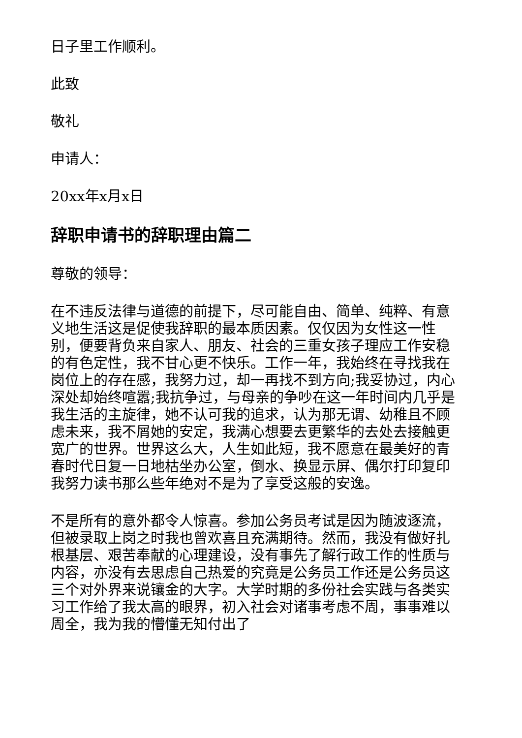日子里工作顺利。
此致
敬礼
申请人：
20xx年x月x日
辞职申请书的辞职理由篇二
尊敬的领导：
在不违反法律与道德的前提下，尽可能自由、简单、纯粹、有意义地生活这是促使我辞职的最本质因素。仅仅因为女性这一性别，便要背负来自家人、朋友、社会的三重女孩子理应工作安稳的有色定性，我不甘心更不快乐。工作一年，我始终在寻找我在岗位上的存在感，我努力过，却一再找不到方向;我妥协过，内心深处却始终喧嚣;我抗争过，与母亲的争吵在这一年时间内几乎是我生活的主旋律，她不认可我的追求，认为那无谓、幼稚且不顾虑未来，我不屑她的安定，我满心想要去更繁华的去处去接触更宽广的世界。世界这么大，人生如此短，我不愿意在最美好的青春时代日复一日地枯坐办公室，倒水、换显示屏、偶尔打印复印我努力读书那么些年绝对不是为了享受这般的安逸。
不是所有的意外都令人惊喜。参加公务员考试是因为随波逐流，但被录取上岗之时我也曾欢喜且充满期待。然而，我没有做好扎根基层、艰苦奉献的心理建设，没有事先了解行政工作的性质与内容，亦没有去思虑自己热爱的究竟是公务员工作还是公务员这三个对外界来说镶金的大字。大学时期的多份社会实践与各类实习工作给了我太高的眼界，初入社会对诸事考虑不周，事事难以周全，我为我的懵懂无知付出了